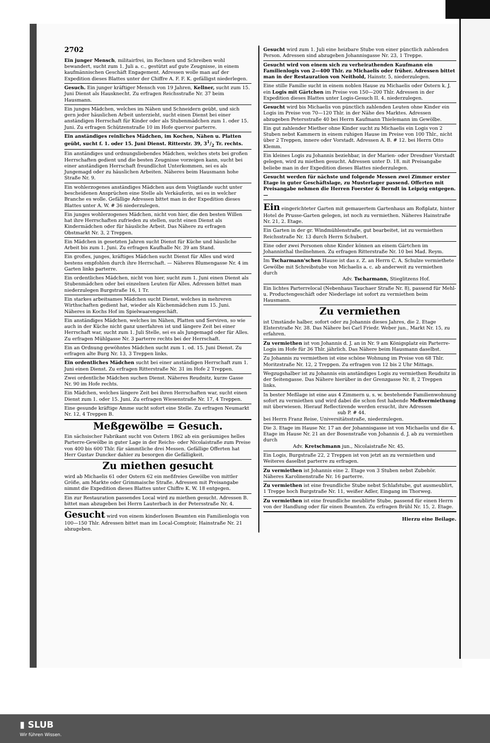2702
Ein junger Mensch, militairfrei, im Rechnen und Schreiben wohl bewandert, sucht zum 1. Juli a. c., gestützt auf gute Zeugnisse, in einem kaufmännischen Geschäft Engagement. Adressen wolle man auf der Expedition dieses Blattes unter der Chiffre A. F. F. K. gefälligst niederlegen.
Gesuch. Ein junger kräftiger Mensch von 19 Jahren, Kellner, sucht zum 15. Juni Dienst als Hausknecht. Zu erfragen Reichsstraße Nr. 37 beim Hausmann.
Ein junges Mädchen, welches im Nähen und Schneidern geübt, und sich gern jeder häuslichen Arbeit unterzieht, sucht einen Dienst bei einer anständigen Herrschaft für Kinder oder als Stubenmädchen zum 1. oder 15. Juni. Zu erfragen Schützenstraße 10 im Hofe quervor parterre.
Ein anständiges reinliches Mädchen, im Kochen, Nähen u. Platten geübt, sucht f. 1. oder 15. Juni Dienst. Ritterstr. 39, 31/2 Tr. rechts.
Ein anständiges und ordnungsliebendes Mädchen, welches stets bei großen Herrschaften gedient und die besten Zeugnisse vorzeigen kann, sucht bei einer anständigen Herrschaft freundlichst Unterkommen, sei es als Jungemagd oder zu häuslichen Arbeiten. Näheres beim Hausmann hohe Straße Nr. 9.
Ein wohlerzogenes anständiges Mädchen aus dem Voigtlande sucht unter bescheidenen Ansprüchen eine Stelle als Verkäuferin, sei es in welcher Branche es wolle. Gefällige Adressen bittet man in der Expedition dieses Blattes unter A. W. # 36 niederzulegen.
Ein junges wohlerzogenes Mädchen, nicht von hier, die den besten Willen hat ihre Herrschaften zufrieden zu stellen, sucht einen Dienst als Kindermädchen oder für häusliche Arbeit. Das Nähere zu erfragen Obstmarkt Nr. 3, 2 Treppen.
Ein Mädchen in gesetzten Jahren sucht Dienst für Küche und häusliche Arbeit bis zum 1. Juni. Zu erfragen Kaufhalle Nr. 39 am Stand.
Ein großes, junges, kräftiges Mädchen sucht Dienst für Alles und wird bestens empfohlen durch ihre Herrschaft. — Näheres Blumengasse Nr. 4 im Garten links parterre.
Ein ordentliches Mädchen, nicht von hier, sucht zum 1. Juni einen Dienst als Stubenmädchen oder bei einzelnen Leuten für Alles. Adressen bittet man niederzulegen Burgstraße 16, 1 Tr.
Ein starkes arbeitsames Mädchen sucht Dienst, welches in mehreren Wirthschaften gedient hat, wieder als Küchenmädchen zum 15. Juni. Näheres in Kochs Hof im Spielwaarengeschäft.
Ein anständiges Mädchen, welches im Nähen, Platten und Serviren, so wie auch in der Küche nicht ganz unerfahren ist und längere Zeit bei einer Herrschaft war, sucht zum 1. Juli Stelle, sei es als Jungemagd oder für Alles. Zu erfragen Mühlgasse Nr. 3 parterre rechts bei der Herrschaft.
Ein an Ordnung gewöhntes Mädchen sucht zum 1. od. 15. Juni Dienst. Zu erfragen alte Burg Nr. 13, 3 Treppen links.
Ein ordentliches Mädchen sucht bei einer anständigen Herrschaft zum 1. Juni einen Dienst. Zu erfragen Ritterstraße Nr. 31 im Hofe 2 Treppen.
Zwei ordentliche Mädchen suchen Dienst. Näheres Reudnitz, kurze Gasse Nr. 90 im Hofe rechts.
Ein Mädchen, welches längere Zeit bei ihren Herrschaften war, sucht einen Dienst zum 1. oder 15. Juni. Zu erfragen Wiesenstraße Nr. 17, 4 Treppen.
Eine gesunde kräftige Amme sucht sofort eine Stelle. Zu erfragen Neumarkt Nr. 12, 4 Treppen B.
Meßgewölbe = Gesuch.
Ein sächsischer Fabrikant sucht von Ostern 1862 ab ein geräumiges helles Parterre-Gewölbe in guter Lage in der Reichs- oder Nicolaistraße zum Preise von 400 bis 600 Thlr. für sämmtliche drei Messen. Gefällige Offerten hat Herr Gustav Duncker dahier zu besorgen die Gefälligkeit.
Zu miethen gesucht
wird ab Michaelis 61 oder Ostern 62 ein meßfreies Gewölbe von mittler Größe, am Markte oder Grimmaische Straße. Adressen mit Preisangabe nimmt die Expedition dieses Blattes unter Chiffre K. W. 18 entgegen.
Ein zur Restauration passendes Local wird zu miethen gesucht. Adressen B. bittet man abzugeben bei Herrn Lauterbach in der Petersstraße Nr. 4.
Gesucht wird von einem kinderlosen Beamten ein Familienlogis von 100—150 Thlr. Adressen bittet man im Local-Comptoir, Hainstraße Nr. 21 abzugeben.
Gesucht wird zum 1. Juli eine heizbare Stube von einer pünctlich zahlenden Person. Adressen sind abzugeben Johannisgasse Nr. 23, 1 Treppe.
Gesucht wird von einem sich zu verheirathenden Kaufmann ein Familienlogis von 2—400 Thlr. zu Michaelis oder früher. Adressen bittet man in der Restauration von Neithold, Hainstr. 5, niederzulegen.
Eine stille Familie sucht in einem noblen Hause zu Michaelis oder Ostern k. J. ein Logis mit Gärtchen im Preise von 150—200 Thlr. Adressen in der Expedition dieses Blattes unter Logis-Gesuch II. 4. niederzulegen.
Gesucht wird bis Michaelis von pünctlich zahlenden Leuten ohne Kinder ein Logis im Preise von 70—120 Thlr. in der Nähe des Marktes. Adressen abzugeben Petersstraße 40 bei Herrn Kaufmann Thielemann im Gewölbe.
Ein gut zahlender Miether ohne Kinder sucht zu Michaelis ein Logis von 2 Stuben nebst Kammern in einem ruhigen Hause im Preise von 100 Thlr., nicht über 2 Treppen, innere oder Vorstadt. Adressen A. B. # 12. bei Herrn Otto Klemm.
Ein kleines Logis zu Johannis beziehbar, in der Marien- oder Dresdner Vorstadt gelegen, wird zu miethen gesucht. Adressen unter D. 18. mit Preisangabe beliebe man in der Expedition dieses Blattes niederzulegen.
Gesucht werden für nächste und folgende Messen zwei Zimmer erster Etage in guter Geschäftslage, zu Musterlager passend. Offerten mit Preisangabe nehmen die Herren Foerster & Berndt in Leipzig entgegen. —
Ein eingerichteter Garten mit gemauertem Gartenhaus am Roßplatz, hinter Hotel de Prusse-Garten gelegen, ist noch zu vermiethen. Näheres Hainstraße Nr. 21, 2. Etage.
Ein Garten in der gr. Windmühlenstraße, gut bearbeitet, ist zu vermiethen Reichsstraße Nr. 13 durch Herrn Schubert.
Eine oder zwei Personen ohne Kinder können an einem Gärtchen im Johannisthal theilnehmen. Zu erfragen Ritterstraße Nr. 10 bei Mad. Reym.
Im Tscharmann'schen Hause ist das z. Z. an Herrn C. A. Schulze vermiethete Gewölbe mit Schreibstube von Michaelis a. c. ab anderweit zu vermiethen durch
Adv. Tscharmann, Stieglitzens Hof.
Ein lichtes Parterrelocal (Nebenhaus Tauchaer Straße Nr. 8), passend für Mehl- u. Productengeschäft oder Niederlage ist sofort zu vermiethen beim Hausmann.
Zu vermiethen
ist Umstände halber, sofort oder zu Johannis dieses Jahres, die 2. Etage Elsterstraße Nr. 38. Das Nähere bei Carl Friedr. Weber jun., Markt Nr. 15, zu erfahren.
Zu vermiethen ist von Johannis d. J. an in Nr. 9 am Königsplatz ein Parterre-Logis im Hofe für 36 Thlr. jährlich. Das Nähere beim Hausmann daselbst.
Zu Johannis zu vermiethen ist eine schöne Wohnung im Preise von 68 Thlr. Moritzstraße Nr. 12, 2 Treppen. Zu erfragen von 12 bis 2 Uhr Mittags.
Wegzugshalber ist zu Johannis ein anständiges Logis zu vermiethen Reudnitz in der Seitengasse. Das Nähere hierüber in der Grenzgasse Nr. 8, 2 Treppen links.
In bester Meßlage ist eine aus 4 Zimmern u. s. w. bestehende Familienwohnung sofort zu vermiethen und wird dabei die schon fest habende Meßvermiethung mit überwiesen. Hierauf Reflectirende werden ersucht, ihre Adressen
sub P. # 44.
bei Herrn Franz Reise, Universitätsstraße, niederzulegen.
Die 3. Etage im Hause Nr. 17 an der Johannisgasse ist von Michaelis und die 4. Etage im Hause Nr. 21 an der Bosenstraße von Johannis d. J. ab zu vermiethen durch
Adv. Kretschmann jun., Nicolaistraße Nr. 45.
Ein Logis, Burgstraße 22, 2 Treppen ist von jetzt an zu vermiethen und Weiteres daselbst parterre zu erfragen.
Zu vermiethen ist Johannis eine 2. Etage von 3 Stuben nebst Zubehör. Näheres Karolinenstraße Nr. 16 parterre.
Zu vermiethen ist eine freundliche Stube nebst Schlafstube, gut ausmeublirt, 1 Treppe hoch Burgstraße Nr. 11, weißer Adler, Eingang im Thorweg.
Zu vermiethen ist eine freundliche meublirte Stube, passend für einen Herrn von der Handlung oder für einen Beamten. Zu erfragen Brühl Nr. 15, 2. Etage.
Hierzu eine Beilage.
▮ SLUB
Wir führen Wissen.